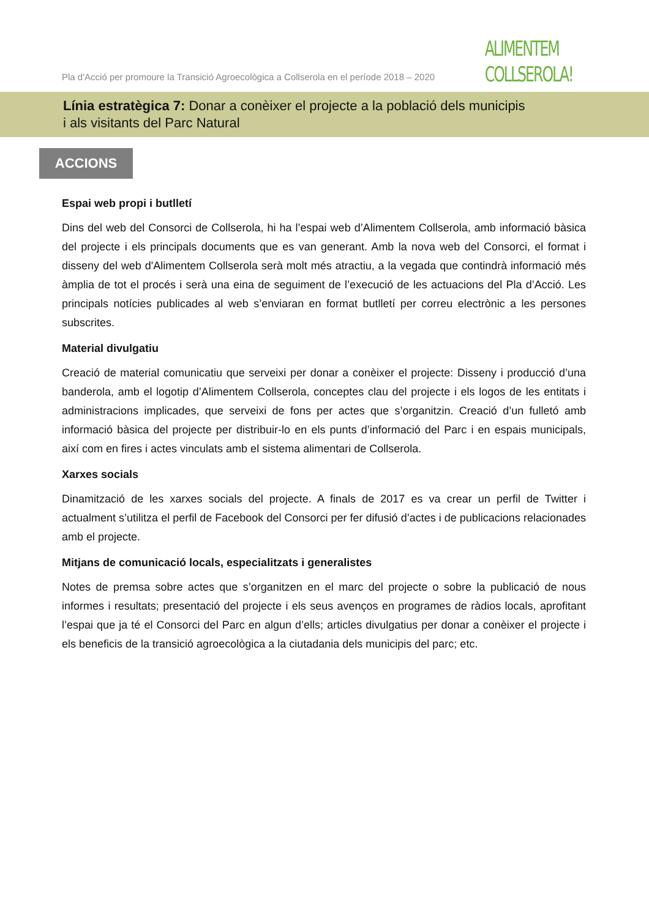Pla d'Acció per promoure la Transició Agroecològica a Collserola en el període 2018 – 2020
ALIMENTEM
COLLSEROLA!
Línia estratègica 7: Donar a conèixer el projecte a la població dels municipis
i als visitants del Parc Natural
ACCIONS
Espai web propi i butlletí
Dins del web del Consorci de Collserola, hi ha l’espai web d’Alimentem Collserola, amb informació bàsica del projecte i els principals documents que es van generant. Amb la nova web del Consorci, el format i disseny del web d'Alimentem Collserola serà molt més atractiu, a la vegada que contindrà informació més àmplia de tot el procés i serà una eina de seguiment de l’execució de les actuacions del Pla d’Acció. Les principals notícies publicades al web s’enviaran en format butlletí per correu electrònic a les persones subscrites.
Material divulgatiu
Creació de material comunicatiu que serveixi per donar a conèixer el projecte: Disseny i producció d’una banderola, amb el logotip d’Alimentem Collserola, conceptes clau del projecte i els logos de les entitats i administracions implicades, que serveixi de fons per actes que s’organitzin. Creació d’un fulletó amb informació bàsica del projecte per distribuir-lo en els punts d’informació del Parc i en espais municipals, així com en fires i actes vinculats amb el sistema alimentari de Collserola.
Xarxes socials
Dinamització de les xarxes socials del projecte. A finals de 2017 es va crear un perfil de Twitter i actualment s’utilitza el perfil de Facebook del Consorci per fer difusió d’actes i de publicacions relacionades amb el projecte.
Mitjans de comunicació locals, especialitzats i generalistes
Notes de premsa sobre actes que s’organitzen en el marc del projecte o sobre la publicació de nous informes i resultats; presentació del projecte i els seus avenços en programes de ràdios locals, aprofitant l’espai que ja té el Consorci del Parc en algun d’ells; articles divulgatius per donar a conèixer el projecte i els beneficis de la transició agroecològica a la ciutadania dels municipis del parc; etc.